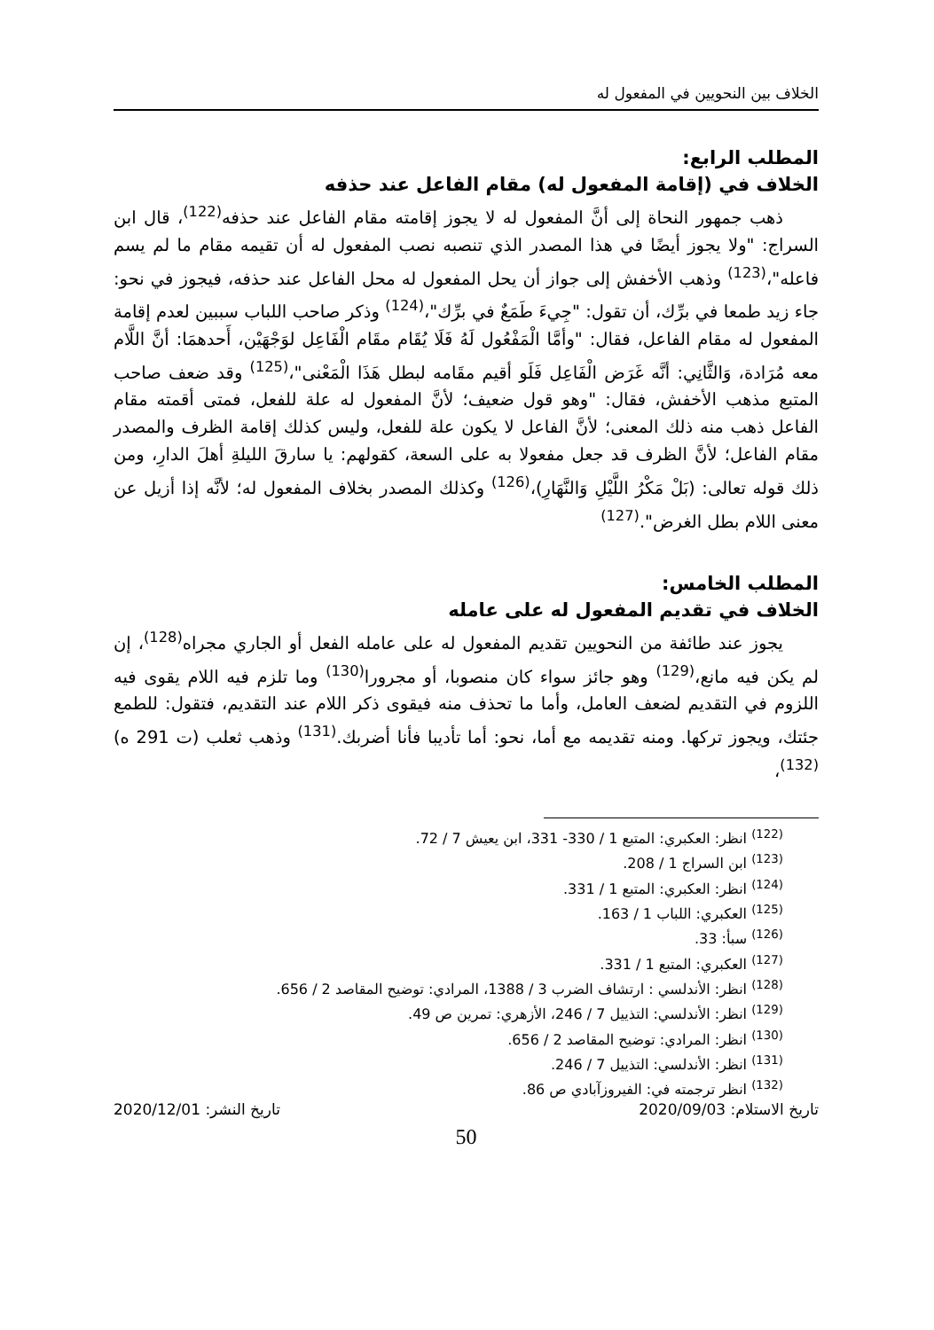الخلاف بين النحويين في المفعول له
المطلب الرابع:
الخلاف في (إقامة المفعول له) مقام الفاعل عند حذفه
ذهب جمهور النحاة إلى أنَّ المفعول له لا يجوز إقامته مقام الفاعل عند حذفه<sup>(122)</sup>، قال ابن السراج: "ولا يجوز أيضًا في هذا المصدر الذي تنصبه نصب المفعول له أن تقيمه مقام ما لم يسم فاعله"،<sup>(123)</sup> وذهب الأخفش إلى جواز أن يحل المفعول له محل الفاعل عند حذفه، فيجوز في نحو: جاء زيد طمعا في برِّك، أن تقول: "جِيءَ طَمَعٌ في برِّك"،<sup>(124)</sup> وذكر صاحب اللباب سببين لعدم إقامة المفعول له مقام الفاعل، فقال: "وأمَّا الْمَفْعُول لَهُ فَلَا يُقَام مقَام الْفَاعِل لوَجْهَيْن، أَحدهمَا: أنَّ اللَّام معه مُرَادة، وَالثَّانِي: أنَّه غَرَض الْفَاعِل فَلَو أقيم مقَامه لبطل هَذَا الْمَعْنى"،<sup>(125)</sup> وقد ضعف صاحب المتبع مذهب الأخفش، فقال: "وهو قول ضعيف؛ لأنَّ المفعول له علة للفعل، فمتى أقمته مقام الفاعل ذهب منه ذلك المعنى؛ لأنَّ الفاعل لا يكون علة للفعل، وليس كذلك إقامة الظرف والمصدر مقام الفاعل؛ لأنَّ الظرف قد جعل مفعولا به على السعة، كقولهم: يا سارقَ الليلةِ أهلَ الدارِ، ومن ذلك قوله تعالى: (بَلْ مَكْرُ اللَّيْلِ وَالنَّهَارِ)،<sup>(126)</sup> وكذلك المصدر بخلاف المفعول له؛ لأنَّه إذا أزيل عن معنى اللام بطل الغرض".<sup>(127)</sup>
المطلب الخامس:
الخلاف في تقديم المفعول له على عامله
يجوز عند طائفة من النحويين تقديم المفعول له على عامله الفعل أو الجاري مجراه<sup>(128)</sup>، إن لم يكن فيه مانع،<sup>(129)</sup> وهو جائز سواء كان منصوبا، أو مجرورا<sup>(130)</sup> وما تلزم فيه اللام يقوى فيه اللزوم في التقديم لضعف العامل، وأما ما تحذف منه فيقوى ذكر اللام عند التقديم، فتقول: للطمع جئتك، ويجوز تركها. ومنه تقديمه مع أما، نحو: أما تأديبا فأنا أضربك.<sup>(131)</sup> وذهب ثعلب (ت 291 ه)<sup>(132)</sup>،
<sup>(122)</sup> انظر: العكبري: المتبع 1 / 330- 331، ابن يعيش 7 / 72.
<sup>(123)</sup> ابن السراج 1 / 208.
<sup>(124)</sup> انظر: العكبري: المتبع 1 / 331.
<sup>(125)</sup> العكبري: اللباب 1 / 163.
<sup>(126)</sup> سبأ: 33.
<sup>(127)</sup> العكبري: المتبع 1 / 331.
<sup>(128)</sup> انظر: الأندلسي : ارتشاف الضرب 3 / 1388، المرادي: توضيح المقاصد 2 / 656.
<sup>(129)</sup> انظر: الأندلسي: التذييل 7 / 246، الأزهري: تمرين ص 49.
<sup>(130)</sup> انظر: المرادي: توضيح المقاصد 2 / 656.
<sup>(131)</sup> انظر: الأندلسي: التذييل 7 / 246.
<sup>(132)</sup> انظر ترجمته في: الفيروزآبادي ص 86.
تاريخ الاستلام: 2020/09/03 تاريخ النشر: 2020/12/01
50